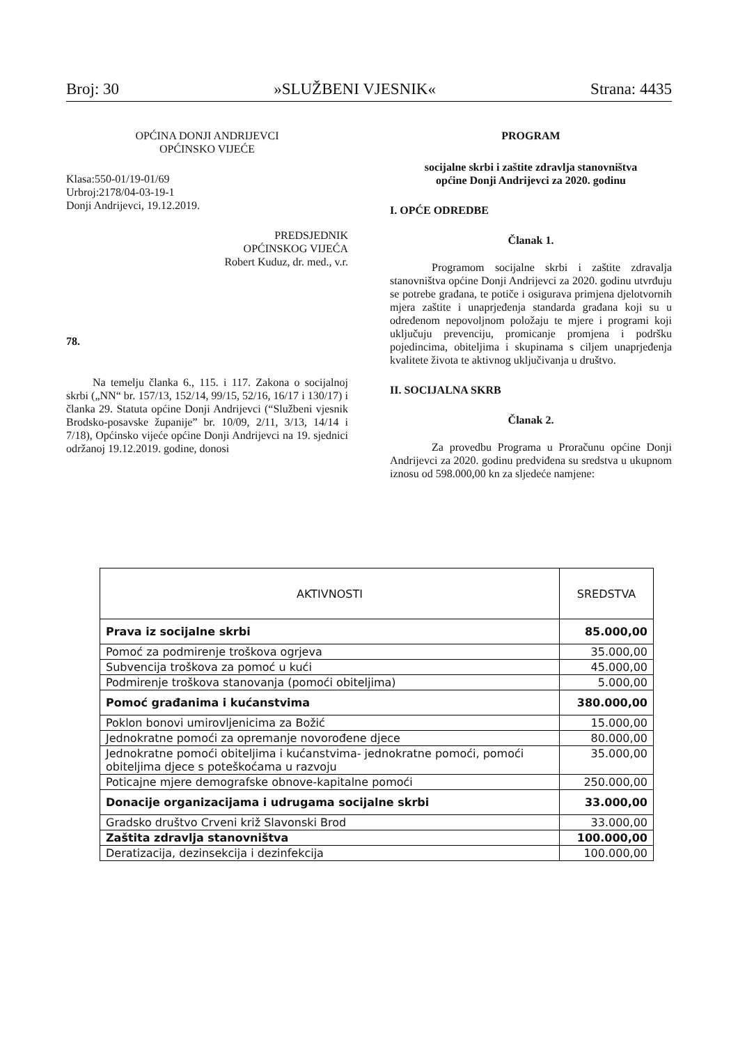Broj: 30 »SLUŽBENI VJESNIK« Strana: 4435
OPĆINA DONJI ANDRIJEVCI
OPĆINSKO VIJEĆE
Klasa:550-01/19-01/69
Urbroj:2178/04-03-19-1
Donji Andrijevci, 19.12.2019.
PREDSJEDNIK
OPĆINSKOG VIJEĆA
Robert Kuduz, dr. med., v.r.
78.
Na temelju članka 6., 115. i 117. Zakona o socijalnoj skrbi („NN“ br. 157/13, 152/14, 99/15, 52/16, 16/17 i 130/17) i članka 29. Statuta općine Donji Andrijevci (“Službeni vjesnik Brodsko-posavske županije” br. 10/09, 2/11, 3/13, 14/14 i 7/18), Općinsko vijeće općine Donji Andrijevci na 19. sjednici održanoj 19.12.2019. godine, donosi
PROGRAM
socijalne skrbi i zaštite zdravlja stanovništva
općine Donji Andrijevci za 2020. godinu
I. OPĆE ODREDBE
Članak 1.
Programom socijalne skrbi i zaštite zdravalja stanovništva općine Donji Andrijevci za 2020. godinu utvrđuju se potrebe građana, te potiče i osigurava primjena djelotvornih mjera zaštite i unaprjeđenja standarda građana koji su u određenom nepovoljnom položaju te mjere i programi koji uključuju prevenciju, promicanje promjena i podršku pojedincima, obiteljima i skupinama s ciljem unaprjeđenja kvalitete života te aktivnog uključivanja u društvo.
II. SOCIJALNA SKRB
Članak 2.
Za provedbu Programa u Proračunu općine Donji Andrijevci za 2020. godinu predviđena su sredstva u ukupnom iznosu od 598.000,00 kn za sljedeće namjene:
| AKTIVNOSTI | SREDSTVA |
| --- | --- |
| Prava iz socijalne skrbi | 85.000,00 |
| Pomoć za podmirenje troškova ogrjeva | 35.000,00 |
| Subvencija troškova za pomoć u kući | 45.000,00 |
| Podmirenje troškova stanovanja (pomoći obiteljima) | 5.000,00 |
| Pomoć građanima i kućanstvima | 380.000,00 |
| Poklon bonovi umirovljenicima za Božić | 15.000,00 |
| Jednokratne pomoći za opremanje novorođene djece | 80.000,00 |
| Jednokratne pomoći obiteljima i kućanstvima- jednokratne pomoći, pomoći obiteljima djece s poteškoćama u razvoju | 35.000,00 |
| Poticajne mjere demografske obnove-kapitalne pomoći | 250.000,00 |
| Donacije organizacijama i udrugama socijalne skrbi | 33.000,00 |
| Gradsko društvo Crveni križ Slavonski Brod | 33.000,00 |
| Zaštita zdravlja stanovništva | 100.000,00 |
| Deratizacija, dezinsekcija i dezinfekcija | 100.000,00 |